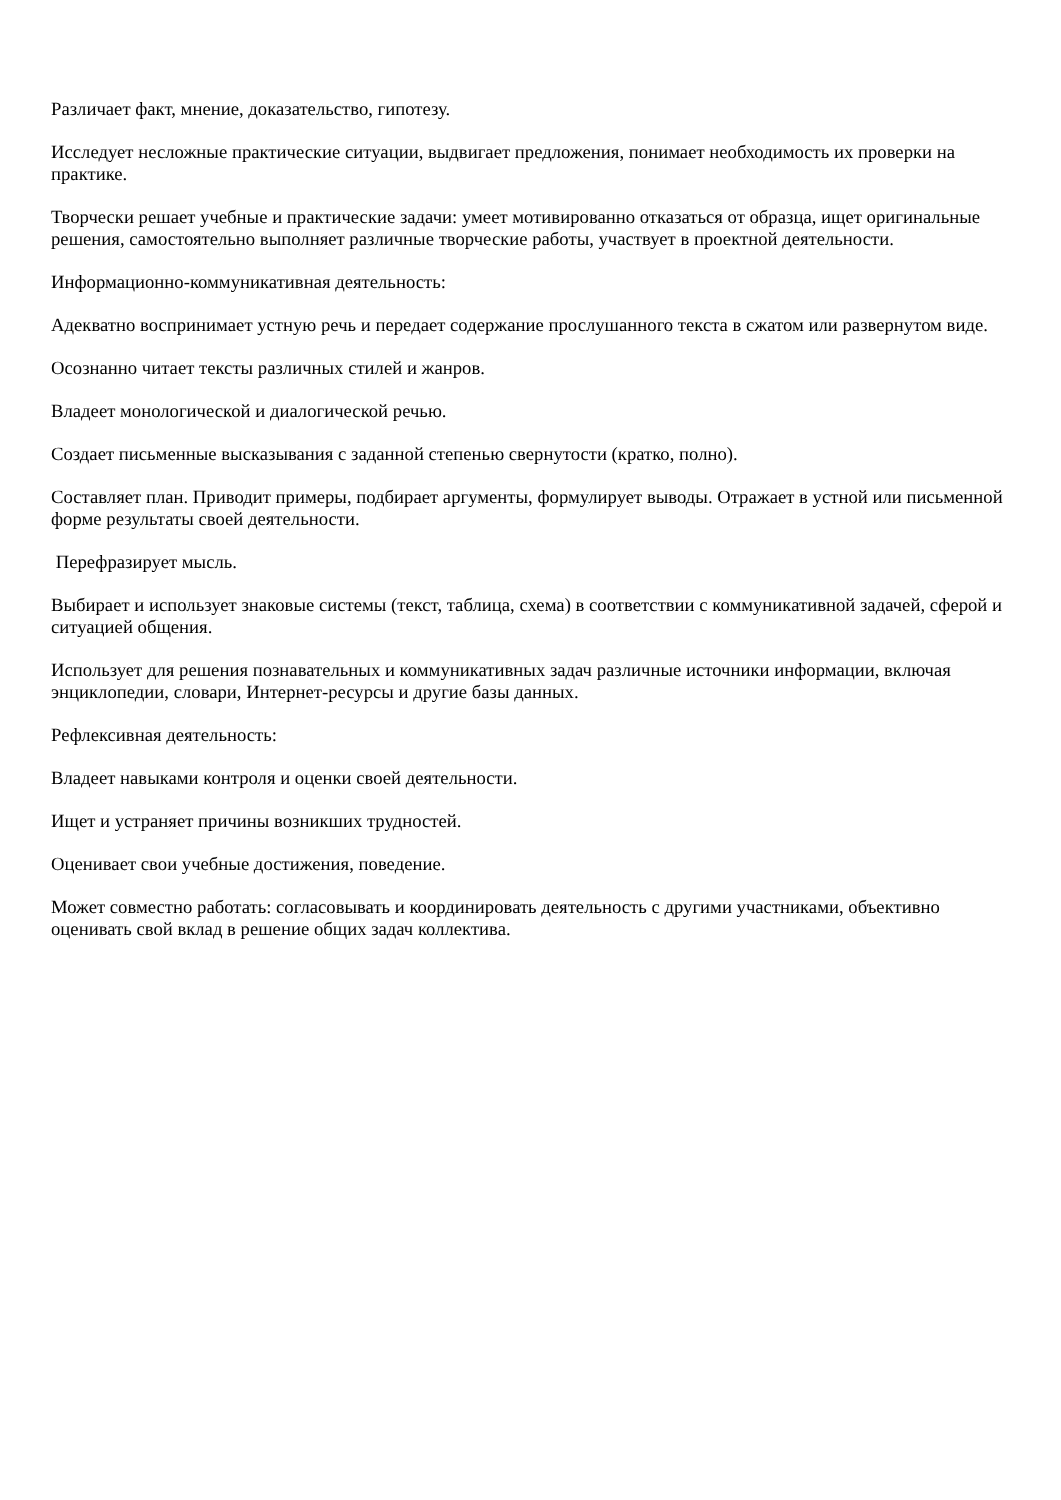Различает факт, мнение, доказательство, гипотезу.
Исследует несложные практические ситуации, выдвигает предложения, понимает необходимость их проверки на практике.
Творчески решает учебные и практические задачи: умеет мотивированно отказаться от образца, ищет оригинальные решения, самостоятельно выполняет различные творческие работы, участвует в проектной деятельности.
Информационно-коммуникативная деятельность:
Адекватно воспринимает устную речь и передает содержание прослушанного текста в сжатом или развернутом виде.
Осознанно читает тексты различных стилей и жанров.
Владеет монологической и диалогической речью.
Создает письменные высказывания с заданной степенью свернутости (кратко, полно).
Составляет план. Приводит примеры, подбирает аргументы, формулирует выводы. Отражает в устной или письменной форме результаты своей деятельности.
Перефразирует мысль.
Выбирает и использует знаковые системы (текст, таблица, схема) в соответствии с коммуникативной задачей, сферой и ситуацией общения.
Использует для решения познавательных и коммуникативных задач различные источники информации, включая энциклопедии, словари, Интернет-ресурсы и другие базы данных.
Рефлексивная деятельность:
Владеет навыками контроля и оценки своей деятельности.
Ищет и устраняет причины возникших трудностей.
Оценивает свои учебные достижения, поведение.
Может совместно работать: согласовывать и координировать деятельность с другими участниками, объективно оценивать свой вклад в решение общих задач коллектива.